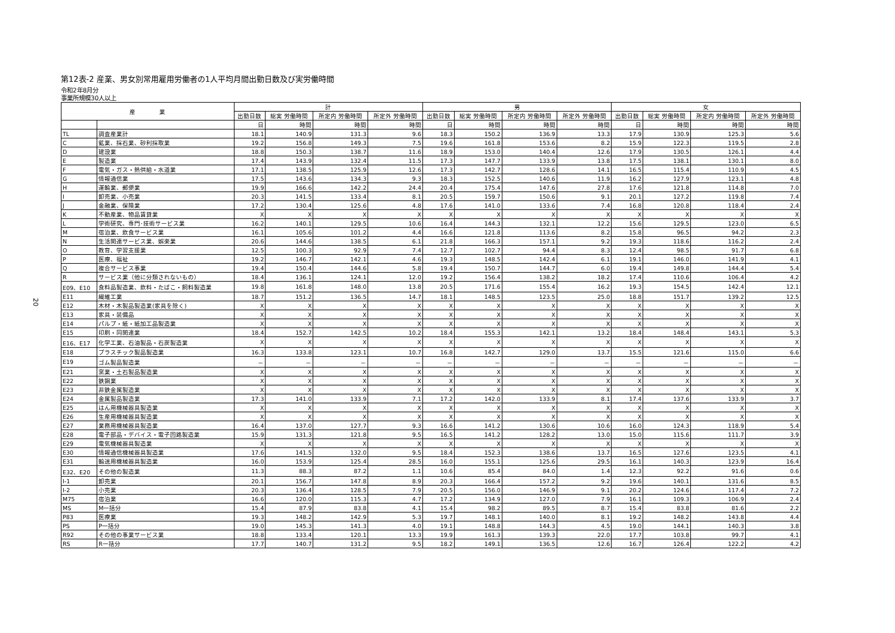20
第12表-2 産業、男女別常用雇用労働者の1人平均月間出勤日数及び実労働時間
令和2年8月分
事業所規模30人以上
| 産 業 | | 計 | | | | 男 | | | | 女 | | | |
| --- | --- | --- | --- | --- | --- | --- | --- | --- | --- | --- | --- | --- | --- |
| | | 出勤日数 | 総実 労働時間 | 所定内 労働時間 | 所定外 労働時間 | 出勤日数 | 総実 労働時間 | 所定内 労働時間 | 所定外 労働時間 | 出勤日数 | 総実 労働時間 | 所定内 労働時間 | 所定外 労働時間 |
| | | 日 | 時間 | 時間 | 時間 | 日 | 時間 | 時間 | 時間 | 日 | 時間 | 時間 | 時間 |
| TL | 調査産業計 | 18.1 | 140.9 | 131.3 | 9.6 | 18.3 | 150.2 | 136.9 | 13.3 | 17.9 | 130.9 | 125.3 | 5.6 |
| C | 鉱業、採石業、砂利採取業 | 19.2 | 156.8 | 149.3 | 7.5 | 19.6 | 161.8 | 153.6 | 8.2 | 15.9 | 122.3 | 119.5 | 2.8 |
| D | 建設業 | 18.8 | 150.3 | 138.7 | 11.6 | 18.9 | 153.0 | 140.4 | 12.6 | 17.9 | 130.5 | 126.1 | 4.4 |
| E | 製造業 | 17.4 | 143.9 | 132.4 | 11.5 | 17.3 | 147.7 | 133.9 | 13.8 | 17.5 | 138.1 | 130.1 | 8.0 |
| F | 電気・ガス・熱供給・水道業 | 17.1 | 138.5 | 125.9 | 12.6 | 17.3 | 142.7 | 128.6 | 14.1 | 16.5 | 115.4 | 110.9 | 4.5 |
| G | 情報通信業 | 17.5 | 143.6 | 134.3 | 9.3 | 18.3 | 152.5 | 140.6 | 11.9 | 16.2 | 127.9 | 123.1 | 4.8 |
| H | 運輸業、郵便業 | 19.9 | 166.6 | 142.2 | 24.4 | 20.4 | 175.4 | 147.6 | 27.8 | 17.6 | 121.8 | 114.8 | 7.0 |
| I | 卸売業、小売業 | 20.3 | 141.5 | 133.4 | 8.1 | 20.5 | 159.7 | 150.6 | 9.1 | 20.1 | 127.2 | 119.8 | 7.4 |
| J | 金融業、保険業 | 17.2 | 130.4 | 125.6 | 4.8 | 17.6 | 141.0 | 133.6 | 7.4 | 16.8 | 120.8 | 118.4 | 2.4 |
| K | 不動産業、物品賃貸業 | X | X | X | X | X | X | X | X | X | X | X | X |
| L | 学術研究、専門･技術サービス業 | 16.2 | 140.1 | 129.5 | 10.6 | 16.4 | 144.3 | 132.1 | 12.2 | 15.6 | 129.5 | 123.0 | 6.5 |
| M | 宿泊業、飲食サービス業 | 16.1 | 105.6 | 101.2 | 4.4 | 16.6 | 121.8 | 113.6 | 8.2 | 15.8 | 96.5 | 94.2 | 2.3 |
| N | 生活関連サービス業、娯楽業 | 20.6 | 144.6 | 138.5 | 6.1 | 21.8 | 166.3 | 157.1 | 9.2 | 19.3 | 118.6 | 116.2 | 2.4 |
| O | 教育、学習支援業 | 12.5 | 100.3 | 92.9 | 7.4 | 12.7 | 102.7 | 94.4 | 8.3 | 12.4 | 98.5 | 91.7 | 6.8 |
| P | 医療、福祉 | 19.2 | 146.7 | 142.1 | 4.6 | 19.3 | 148.5 | 142.4 | 6.1 | 19.1 | 146.0 | 141.9 | 4.1 |
| Q | 複合サービス事業 | 19.4 | 150.4 | 144.6 | 5.8 | 19.4 | 150.7 | 144.7 | 6.0 | 19.4 | 149.8 | 144.4 | 5.4 |
| R | サービス業（他に分類されないもの） | 18.4 | 136.1 | 124.1 | 12.0 | 19.2 | 156.4 | 138.2 | 18.2 | 17.4 | 110.6 | 106.4 | 4.2 |
| E09、E10 | 食料品製造業、飲料・たばこ・飼料製造業 | 19.8 | 161.8 | 148.0 | 13.8 | 20.5 | 171.6 | 155.4 | 16.2 | 19.3 | 154.5 | 142.4 | 12.1 |
| E11 | 繊維工業 | 18.7 | 151.2 | 136.5 | 14.7 | 18.1 | 148.5 | 123.5 | 25.0 | 18.8 | 151.7 | 139.2 | 12.5 |
| E12 | 木材・木製品製造業(家具を除く) | X | X | X | X | X | X | X | X | X | X | X | X |
| E13 | 家具・装備品 | X | X | X | X | X | X | X | X | X | X | X | X |
| E14 | パルプ・紙・紙加工品製造業 | X | X | X | X | X | X | X | X | X | X | X | X |
| E15 | 印刷・同関連業 | 18.4 | 152.7 | 142.5 | 10.2 | 18.4 | 155.3 | 142.1 | 13.2 | 18.4 | 148.4 | 143.1 | 5.3 |
| E16、E17 | 化学工業、石油製品・石炭製造業 | X | X | X | X | X | X | X | X | X | X | X | X |
| E18 | プラスチック製品製造業 | 16.3 | 133.8 | 123.1 | 10.7 | 16.8 | 142.7 | 129.0 | 13.7 | 15.5 | 121.6 | 115.0 | 6.6 |
| E19 | ゴム製品製造業 | － | － | － | － | － | － | － | － | － | － | － | － |
| E21 | 窯業・土石製品製造業 | X | X | X | X | X | X | X | X | X | X | X | X |
| E22 | 鉄鋼業 | X | X | X | X | X | X | X | X | X | X | X | X |
| E23 | 非鉄金属製造業 | X | X | X | X | X | X | X | X | X | X | X | X |
| E24 | 金属製品製造業 | 17.3 | 141.0 | 133.9 | 7.1 | 17.2 | 142.0 | 133.9 | 8.1 | 17.4 | 137.6 | 133.9 | 3.7 |
| E25 | はん用機械器具製造業 | X | X | X | X | X | X | X | X | X | X | X | X |
| E26 | 生産用機械器具製造業 | X | X | X | X | X | X | X | X | X | X | X | X |
| E27 | 業務用機械器具製造業 | 16.4 | 137.0 | 127.7 | 9.3 | 16.6 | 141.2 | 130.6 | 10.6 | 16.0 | 124.3 | 118.9 | 5.4 |
| E28 | 電子部品・デバイス・電子回路製造業 | 15.9 | 131.3 | 121.8 | 9.5 | 16.5 | 141.2 | 128.2 | 13.0 | 15.0 | 115.6 | 111.7 | 3.9 |
| E29 | 電気機械器具製造業 | X | X | X | X | X | X | X | X | X | X | X | X |
| E30 | 情報通信機械器具製造業 | 17.6 | 141.5 | 132.0 | 9.5 | 18.4 | 152.3 | 138.6 | 13.7 | 16.5 | 127.6 | 123.5 | 4.1 |
| E31 | 輸送用機械器具製造業 | 16.0 | 153.9 | 125.4 | 28.5 | 16.0 | 155.1 | 125.6 | 29.5 | 16.1 | 140.3 | 123.9 | 16.4 |
| E32、E20 | その他の製造業 | 11.3 | 88.3 | 87.2 | 1.1 | 10.6 | 85.4 | 84.0 | 1.4 | 12.3 | 92.2 | 91.6 | 0.6 |
| I-1 | 卸売業 | 20.1 | 156.7 | 147.8 | 8.9 | 20.3 | 166.4 | 157.2 | 9.2 | 19.6 | 140.1 | 131.6 | 8.5 |
| I-2 | 小売業 | 20.3 | 136.4 | 128.5 | 7.9 | 20.5 | 156.0 | 146.9 | 9.1 | 20.2 | 124.6 | 117.4 | 7.2 |
| M75 | 宿泊業 | 16.6 | 120.0 | 115.3 | 4.7 | 17.2 | 134.9 | 127.0 | 7.9 | 16.1 | 109.3 | 106.9 | 2.4 |
| MS | M一括分 | 15.4 | 87.9 | 83.8 | 4.1 | 15.4 | 98.2 | 89.5 | 8.7 | 15.4 | 83.8 | 81.6 | 2.2 |
| P83 | 医療業 | 19.3 | 148.2 | 142.9 | 5.3 | 19.7 | 148.1 | 140.0 | 8.1 | 19.2 | 148.2 | 143.8 | 4.4 |
| PS | P一括分 | 19.0 | 145.3 | 141.3 | 4.0 | 19.1 | 148.8 | 144.3 | 4.5 | 19.0 | 144.1 | 140.3 | 3.8 |
| R92 | その他の事業サービス業 | 18.8 | 133.4 | 120.1 | 13.3 | 19.9 | 161.3 | 139.3 | 22.0 | 17.7 | 103.8 | 99.7 | 4.1 |
| RS | R一括分 | 17.7 | 140.7 | 131.2 | 9.5 | 18.2 | 149.1 | 136.5 | 12.6 | 16.7 | 126.4 | 122.2 | 4.2 |